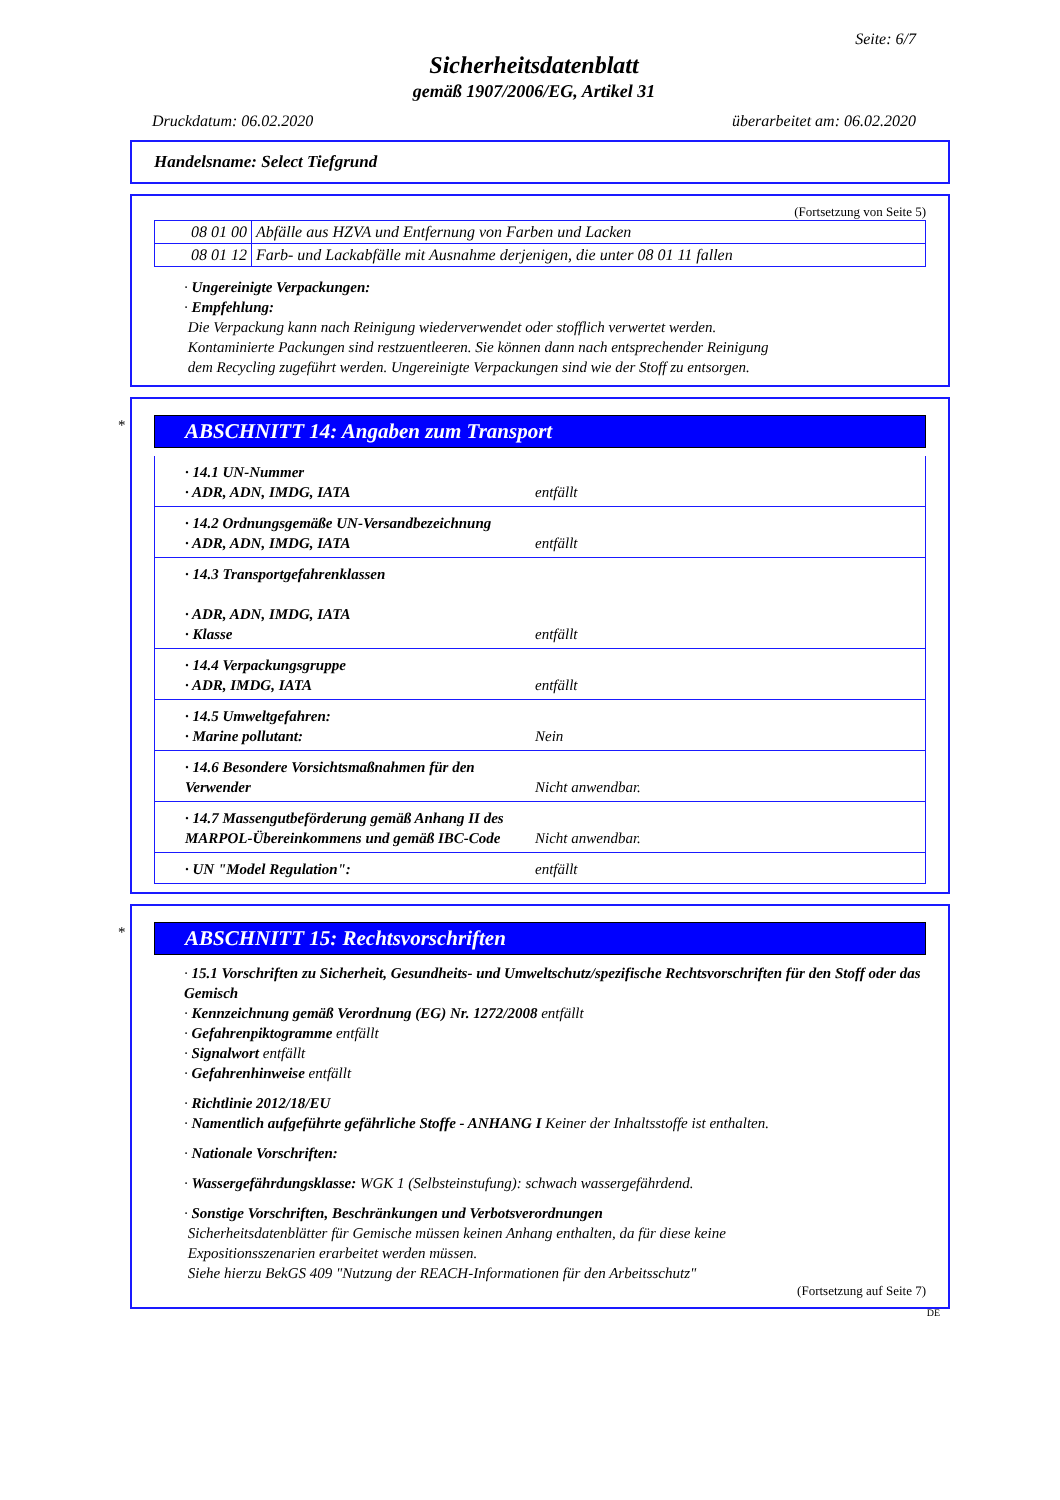Seite: 6/7
Sicherheitsdatenblatt
gemäß 1907/2006/EG, Artikel 31
Druckdatum: 06.02.2020 überarbeitet am: 06.02.2020
Handelsname: Select Tiefgrund
(Fortsetzung von Seite 5)
| 08 01 00 | Abfälle aus HZVA und Entfernung von Farben und Lacken |
| 08 01 12 | Farb- und Lackabfälle mit Ausnahme derjenigen, die unter 08 01 11 fallen |
· Ungereinigte Verpackungen:
· Empfehlung:
Die Verpackung kann nach Reinigung wiederverwendet oder stofflich verwertet werden.
Kontaminierte Packungen sind restzuentleeren. Sie können dann nach entsprechender Reinigung
dem Recycling zugeführt werden. Ungereinigte Verpackungen sind wie der Stoff zu entsorgen.
*
ABSCHNITT 14: Angaben zum Transport
· 14.1 UN-Nummer
· ADR, ADN, IMDG, IATA
entfällt
· 14.2 Ordnungsgemäße UN-Versandbezeichnung
· ADR, ADN, IMDG, IATA
entfällt
· 14.3 Transportgefahrenklassen
· ADR, ADN, IMDG, IATA
· Klasse
entfällt
· 14.4 Verpackungsgruppe
· ADR, IMDG, IATA
entfällt
· 14.5 Umweltgefahren:
· Marine pollutant:
Nein
· 14.6 Besondere Vorsichtsmaßnahmen für den Verwender
Nicht anwendbar.
· 14.7 Massengutbeförderung gemäß Anhang II des MARPOL-Übereinkommens und gemäß IBC-Code
Nicht anwendbar.
· UN "Model Regulation": entfällt
*
ABSCHNITT 15: Rechtsvorschriften
· 15.1 Vorschriften zu Sicherheit, Gesundheits- und Umweltschutz/spezifische Rechtsvorschriften für den Stoff oder das Gemisch
· Kennzeichnung gemäß Verordnung (EG) Nr. 1272/2008 entfällt
· Gefahrenpiktogramme entfällt
· Signalwort entfällt
· Gefahrenhinweise entfällt
· Richtlinie 2012/18/EU
· Namentlich aufgeführte gefährliche Stoffe - ANHANG I Keiner der Inhaltsstoffe ist enthalten.
· Nationale Vorschriften:
· Wassergefährdungsklasse: WGK 1 (Selbsteinstufung): schwach wassergefährdend.
· Sonstige Vorschriften, Beschränkungen und Verbotsverordnungen
Sicherheitsdatenblätter für Gemische müssen keinen Anhang enthalten, da für diese keine
Expositionsszenarien erarbeitet werden müssen.
Siehe hierzu BekGS 409 "Nutzung der REACH-Informationen für den Arbeitsschutz"
(Fortsetzung auf Seite 7)
DE